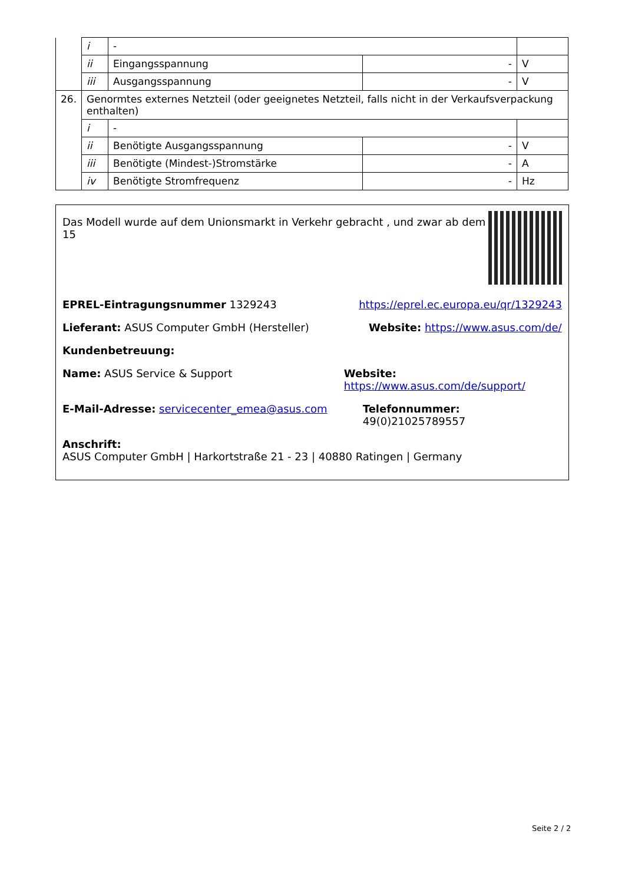| | i | - | | |
| | ii | Eingangsspannung | - | V |
| | iii | Ausgangsspannung | - | V |
| 26. | Genormtes externes Netzteil (oder geeignetes Netzteil, falls nicht in der Verkaufsverpackung enthalten) | | | |
| | i | - | | |
| | ii | Benötigte Ausgangsspannung | - | V |
| | iii | Benötigte (Mindest-)Stromstärke | - | A |
| | iv | Benötigte Stromfrequenz | - | Hz |
Das Modell wurde auf dem Unionsmarkt in Verkehr gebracht , und zwar ab dem 15
EPREL-Eintragungsnummer 1329243 https://eprel.ec.europa.eu/qr/1329243
Lieferant: ASUS Computer GmbH (Hersteller) Website: https://www.asus.com/de/
Kundenbetreuung:
Name: ASUS Service & Support Website: https://www.asus.com/de/support/
E-Mail-Adresse: servicecenter_emea@asus.com Telefonnummer: 49(0)21025789557
Anschrift:
ASUS Computer GmbH | Harkortstraße 21 - 23 | 40880 Ratingen | Germany
Seite 2 / 2